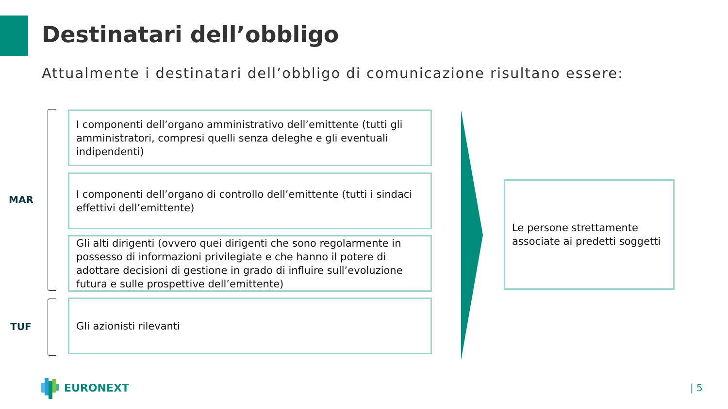Destinatari dell’obbligo
Attualmente i destinatari dell’obbligo di comunicazione risultano essere:
MAR
I componenti dell’organo amministrativo dell’emittente (tutti gli amministratori, compresi quelli senza deleghe e gli eventuali indipendenti)
I componenti dell’organo di controllo dell’emittente (tutti i sindaci effettivi dell’emittente)
Gli alti dirigenti (ovvero quei dirigenti che sono regolarmente in possesso di informazioni privilegiate e che hanno il potere di adottare decisioni di gestione in grado di influire sull’evoluzione futura e sulle prospettive dell’emittente)
TUF
Gli azionisti rilevanti
Le persone strettamente associate ai predetti soggetti
EURONEXT | 5